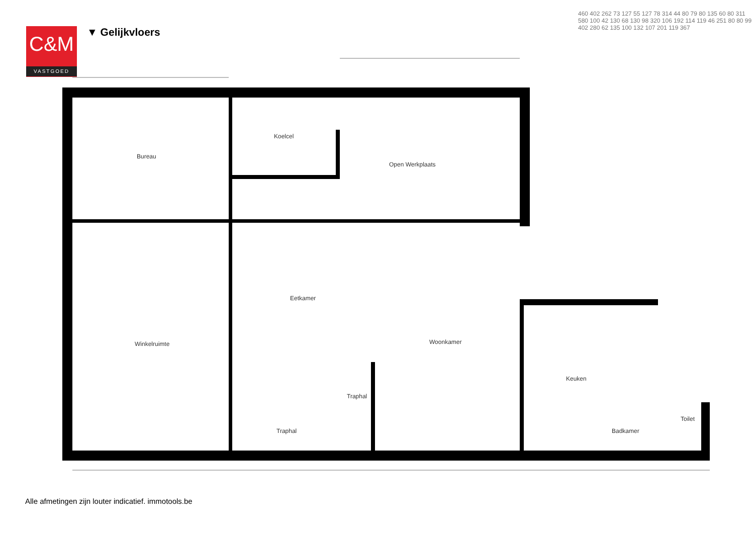C&M
VASTGOED
▼ Gelijkvloers
Bureau
Koelcel
Open Werkplaats
Eetkamer
Winkelruimte Woonkamer
Traphal
Traphal
Keuken
Badkamer
Toilet
460 402 262 73 127 55 127 78 314 44 80 79 80 135 60 80 311 580 100 42 130 68 130 98 320 106 192 114 119 46 251 80 80 99 402 280 62 135 100 132 107 201 119 367
Alle afmetingen zijn louter indicatief. immotools.be